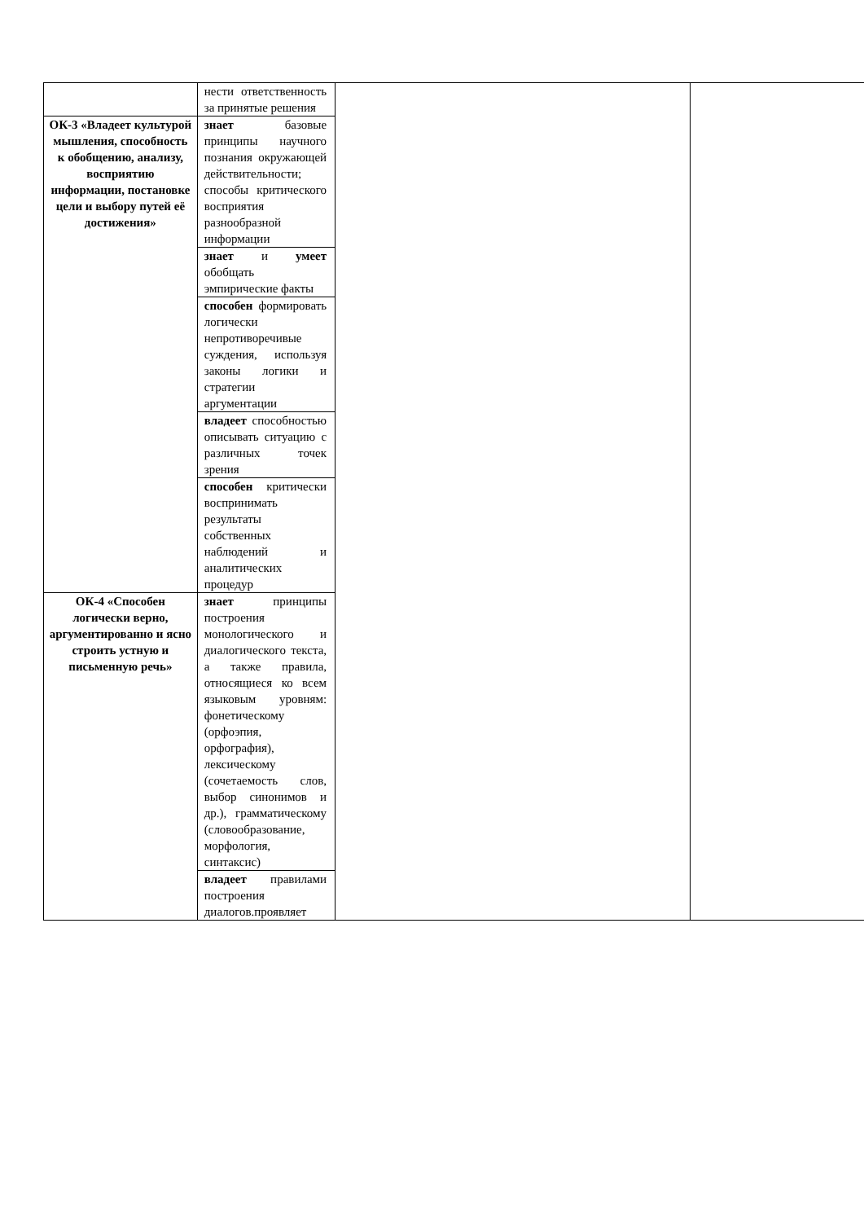| | нести ответственность за принятые решения | | |
| ОК-3 «Владеет культурой мышления, способность к обобщению, анализу, восприятию информации, постановке цели и выбору путей её достижения» | знает базовые принципы научного познания окружающей действительности; способы критического восприятия разнообразной информации | | |
| | знает и умеет обобщать эмпирические факты | | |
| | способен формировать логически непротиворечивые суждения, используя законы логики и стратегии аргументации | | |
| | владеет способностью описывать ситуацию с различных точек зрения | | |
| | способен критически воспринимать результаты собственных наблюдений и аналитических процедур | | |
| ОК-4 «Способен логически верно, аргументированно и ясно строить устную и письменную речь» | знает принципы построения монологического и диалогического текста, а также правила, относящиеся ко всем языковым уровням: фонетическому (орфоэпия, орфография), лексическому (сочетаемость слов, выбор синонимов и др.), грамматическому (словообразование, морфология, синтаксис) | | |
| | владеет правилами построения диалогов.проявляет | | |